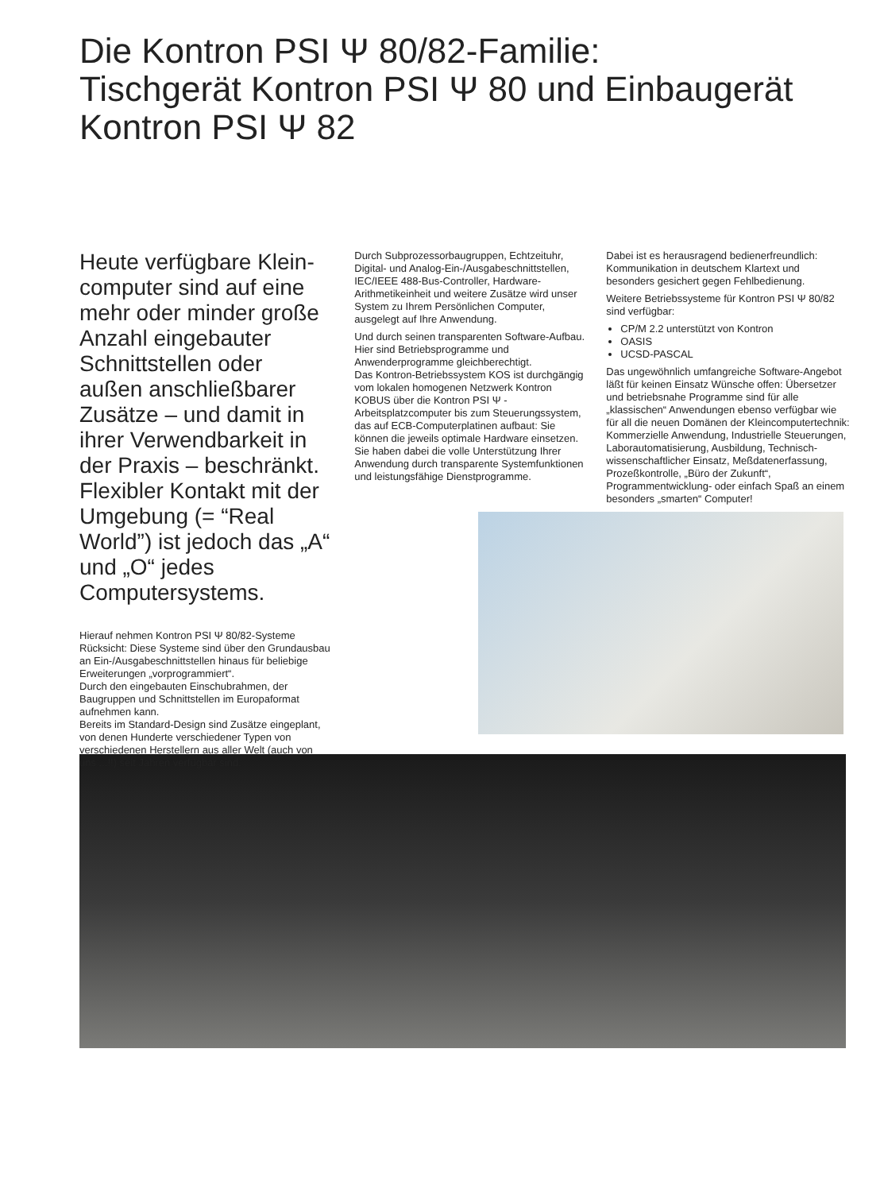Die Kontron PSI Ψ 80/82-Familie:
Tischgerät Kontron PSI Ψ 80 und Einbaugerät
Kontron PSI Ψ 82
Heute verfügbare Klein­computer sind auf eine mehr oder minder große Anzahl eingebauter Schnittstellen oder außen anschließbarer Zusätze – und damit in ihrer Verwendbarkeit in der Praxis – beschränkt. Flexibler Kontakt mit der Umgebung (= “Real World”) ist jedoch das „A“ und „O“ jedes Computersystems.
Hierauf nehmen Kontron PSI Ψ 80/82-Systeme Rücksicht: Diese Systeme sind über den Grundausbau an Ein-/Ausgabeschnittstellen hinaus für beliebige Erweiterungen „vorprogrammiert“.
Durch den eingebauten Einschubrahmen, der Baugruppen und Schnittstellen im Europaformat aufnehmen kann.
Bereits im Standard-Design sind Zusätze eingeplant, von denen Hunderte verschiedener Typen von verschiedenen Herstellern aus aller Welt (auch von uns ...!!) seit Jahren verfügbar sind.
Durch Subprozessorbaugruppen, Echtzeituhr, Digital- und Analog-Ein-/Ausgabeschnittstellen, IEC/IEEE 488-Bus-Controller, Hardware-Arithmetikeinheit und weitere Zusätze wird unser System zu Ihrem Persönlichen Computer, ausgelegt auf Ihre Anwendung.
Und durch seinen transparenten Software-Aufbau.
Hier sind Betriebsprogramme und Anwenderprogramme gleichberechtigt.
Das Kontron-Betriebssystem KOS ist durchgängig vom lokalen homogenen Netzwerk Kontron KOBUS über die Kontron PSI Ψ -Arbeitsplatzcomputer bis zum Steuerungssystem, das auf ECB-Computerplatinen aufbaut: Sie können die jeweils optimale Hardware einsetzen. Sie haben dabei die volle Unterstützung Ihrer Anwendung durch transparente Systemfunktionen und leistungsfähige Dienstprogramme.
Dabei ist es herausragend bedienerfreundlich: Kommunikation in deutschem Klartext und besonders gesichert gegen Fehlbedienung.
Weitere Betriebssysteme für Kontron PSI Ψ 80/82 sind verfügbar:
CP/M 2.2 unterstützt von Kontron
OASIS
UCSD-PASCAL
Das ungewöhnlich umfangreiche Software-Angebot läßt für keinen Einsatz Wünsche offen: Übersetzer und betriebsnahe Programme sind für alle „klassischen“ Anwendungen ebenso verfügbar wie für all die neuen Domänen der Kleincomputertechnik: Kommerzielle Anwendung, Industrielle Steuerungen, Laborautomatisierung, Ausbildung, Technisch-wissenschaftlicher Einsatz, Meßdatenerfassung, Prozeßkontrolle, „Büro der Zukunft“, Programmentwicklung- oder einfach Spaß an einem besonders „smarten“ Computer!